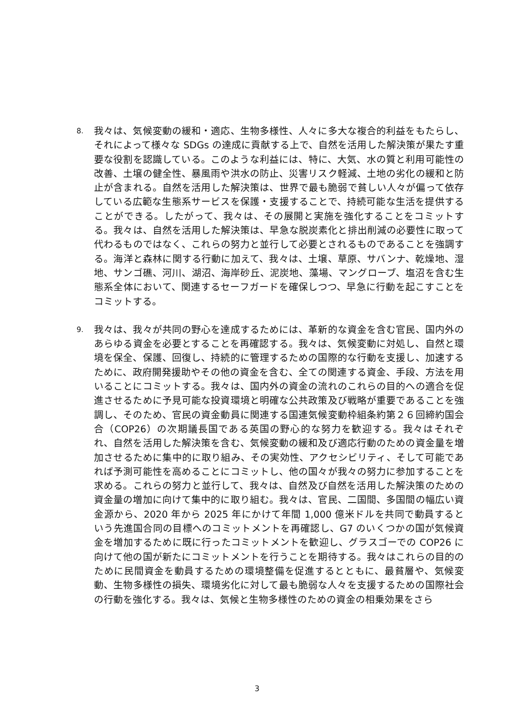8.
我々は、気候変動の緩和・適応、生物多様性、人々に多大な複合的利益をもたらし、それによって様々な SDGs の達成に貢献する上で、自然を活用した解決策が果たす重要な役割を認識している。このような利益には、特に、大気、水の質と利用可能性の改善、土壌の健全性、暴風雨や洪水の防止、災害リスク軽減、土地の劣化の緩和と防止が含まれる。自然を活用した解決策は、世界で最も脆弱で貧しい人々が偏って依存している広範な生態系サービスを保護・支援することで、持続可能な生活を提供することができる。したがって、我々は、その展開と実施を強化することをコミットする。我々は、自然を活用した解決策は、早急な脱炭素化と排出削減の必要性に取って代わるものではなく、これらの努力と並行して必要とされるものであることを強調する。海洋と森林に関する行動に加えて、我々は、土壌、草原、サバンナ、乾燥地、湿地、サンゴ礁、河川、湖沼、海岸砂丘、泥炭地、藻場、マングローブ、塩沼を含む生態系全体において、関連するセーフガードを確保しつつ、早急に行動を起こすことをコミットする。
9.
我々は、我々が共同の野心を達成するためには、革新的な資金を含む官民、国内外のあらゆる資金を必要とすることを再確認する。我々は、気候変動に対処し、自然と環境を保全、保護、回復し、持続的に管理するための国際的な行動を支援し、加速するために、政府開発援助やその他の資金を含む、全ての関連する資金、手段、方法を用いることにコミットする。我々は、国内外の資金の流れのこれらの目的への適合を促進させるために予見可能な投資環境と明確な公共政策及び戦略が重要であることを強調し、そのため、官民の資金動員に関連する国連気候変動枠組条約第２６回締約国会合（COP26）の次期議長国である英国の野心的な努力を歓迎する。我々はそれぞれ、自然を活用した解決策を含む、気候変動の緩和及び適応行動のための資金量を増加させるために集中的に取り組み、その実効性、アクセシビリティ、そして可能であれば予測可能性を高めることにコミットし、他の国々が我々の努力に参加することを求める。これらの努力と並行して、我々は、自然及び自然を活用した解決策のための資金量の増加に向けて集中的に取り組む。我々は、官民、二国間、多国間の幅広い資金源から、2020 年から 2025 年にかけて年間 1,000 億米ドルを共同で動員するという先進国合同の目標へのコミットメントを再確認し、G7 のいくつかの国が気候資金を増加するために既に行ったコミットメントを歓迎し、グラスゴーでの COP26 に向けて他の国が新たにコミットメントを行うことを期待する。我々はこれらの目的のために民間資金を動員するための環境整備を促進するとともに、最貧層や、気候変動、生物多様性の損失、環境劣化に対して最も脆弱な人々を支援するための国際社会の行動を強化する。我々は、気候と生物多様性のための資金の相乗効果をさら
3